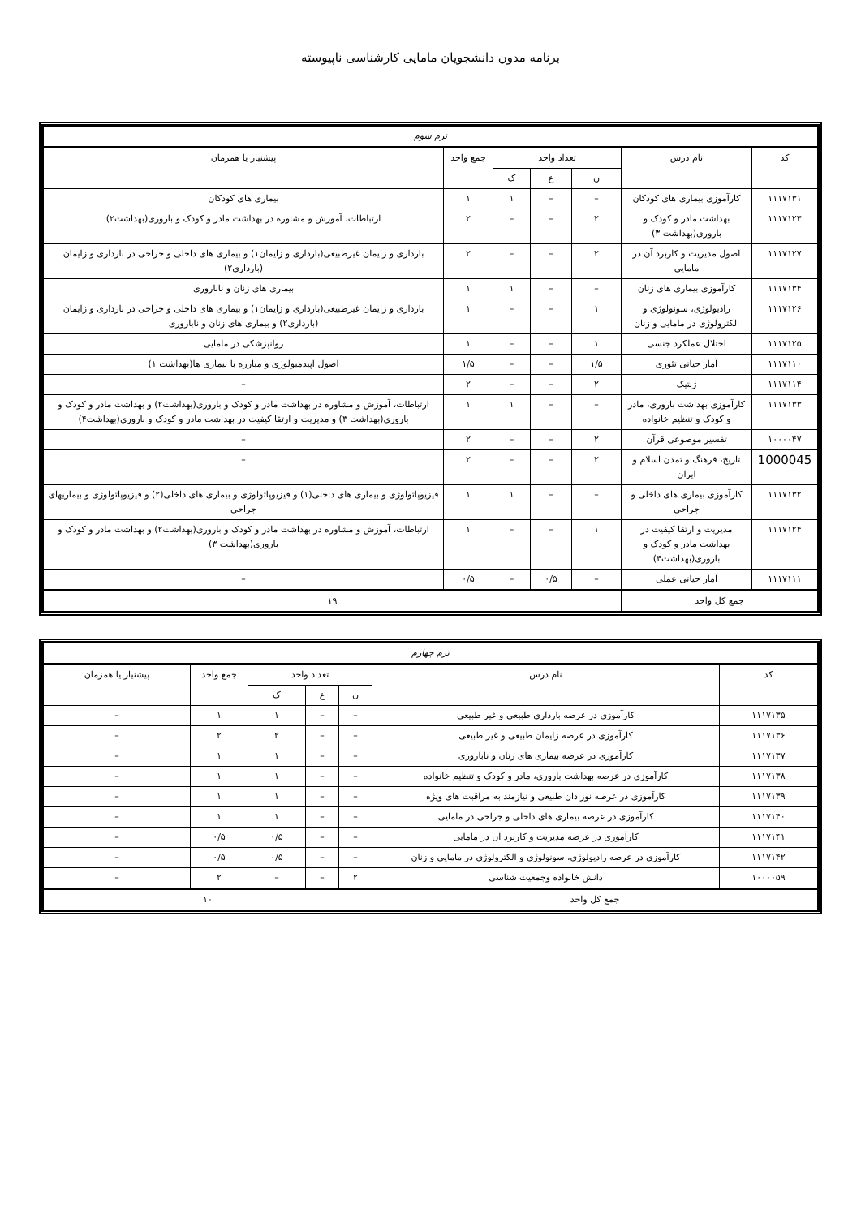برنامه مدون دانشجویان مامایی کارشناسی ناپیوسته
| ترم سوم | | | | | | |
| کد | نام درس | تعداد واحد | | | جمع واحد | پیشنیاز یا همزمان |
| | | ن | ع | ک | | |
| ۱۱۱۷۱۳۱ | کارآموزی بیماری های کودکان | – | – | ۱ | ۱ | بیماری های کودکان |
| ۱۱۱۷۱۲۳ | بهداشت مادر و کودک و باروری(بهداشت ۳) | ۲ | – | – | ۲ | ارتباطات، آموزش و مشاوره در بهداشت مادر و کودک و باروری(بهداشت۲) |
| ۱۱۱۷۱۲۷ | اصول مدیریت و کاربرد آن در مامایی | ۲ | – | – | ۲ | بارداری و زایمان غیرطبیعی(بارداری و زایمان۱) و بیماری های داخلی و جراحی در بارداری و زایمان (بارداری۲) |
| ۱۱۱۷۱۳۴ | کارآموزی بیماری های زنان | – | – | ۱ | ۱ | بیماری های زنان و ناباروری |
| ۱۱۱۷۱۲۶ | رادیولوژی، سونولوژی و الکترولوژی در مامایی و زنان | ۱ | – | – | ۱ | بارداری و زایمان غیرطبیعی(بارداری و زایمان۱) و بیماری های داخلی و جراحی در بارداری و زایمان (بارداری۲) و بیماری های زنان و ناباروری |
| ۱۱۱۷۱۲۵ | اختلال عملکرد جنسی | ۱ | – | – | ۱ | روانپزشکی در مامایی |
| ۱۱۱۷۱۱۰ | آمار حیاتی تئوری | ۱/۵ | – | – | ۱/۵ | اصول اپیدمیولوژی و مبارزه با بیماری ها(بهداشت ۱) |
| ۱۱۱۷۱۱۴ | ژنتیک | ۲ | – | – | ۲ | – |
| ۱۱۱۷۱۳۳ | کارآموزی بهداشت باروری، مادر و کودک و تنظیم خانواده | – | – | ۱ | ۱ | ارتباطات، آموزش و مشاوره در بهداشت مادر و کودک و باروری(بهداشت۲) و بهداشت مادر و کودک و باروری(بهداشت ۳) و مدیریت و ارتقا کیفیت در بهداشت مادر و کودک و باروری(بهداشت۴) |
| ۱۰۰۰۰۴۷ | تفسیر موضوعی قرآن | ۲ | – | – | ۲ | – |
| 1000045 | تاریخ، فرهنگ و تمدن اسلام و ایران | ۲ | – | – | ۲ | – |
| ۱۱۱۷۱۳۲ | کارآموزی بیماری های داخلی و جراحی | – | – | ۱ | ۱ | فیزیوپاتولوژی و بیماری های داخلی(۱) و فیزیوپاتولوژی و بیماری های داخلی(۲) و فیزیوپاتولوژی و بیماریهای جراحی |
| ۱۱۱۷۱۲۴ | مدیریت و ارتقا کیفیت در بهداشت مادر و کودک و باروری(بهداشت۴) | ۱ | – | – | ۱ | ارتباطات، آموزش و مشاوره در بهداشت مادر و کودک و باروری(بهداشت۲) و بهداشت مادر و کودک و باروری(بهداشت ۳) |
| ۱۱۱۷۱۱۱ | آمار حیاتی عملی | – | ۰/۵ | – | ۰/۵ | – |
| جمع کل واحد | | ۱۹ | | | | |
| ترم چهارم | | | | | | |
| کد | نام درس | تعداد واحد | | | جمع واحد | پیشنیاز یا همزمان |
| | | ن | ع | ک | | |
| ۱۱۱۷۱۳۵ | کارآموزی در عرصه بارداری طبیعی و غیر طبیعی | – | – | ۱ | ۱ | – |
| ۱۱۱۷۱۳۶ | کارآموزی در عرصه زایمان طبیعی و غیر طبیعی | – | – | ۲ | ۲ | – |
| ۱۱۱۷۱۳۷ | کارآموزی در عرصه بیماری های زنان و ناباروری | – | – | ۱ | ۱ | – |
| ۱۱۱۷۱۳۸ | کارآموزی در عرصه بهداشت باروری، مادر و کودک و تنظیم خانواده | – | – | ۱ | ۱ | – |
| ۱۱۱۷۱۳۹ | کارآموزی در عرصه نوزادان طبیعی و نیازمند به مراقبت های ویژه | – | – | ۱ | ۱ | – |
| ۱۱۱۷۱۴۰ | کارآموزی در عرصه بیماری های داخلی و جراحی در مامایی | – | – | ۱ | ۱ | – |
| ۱۱۱۷۱۴۱ | کارآموزی در عرصه مدیریت و کاربرد آن در مامایی | – | – | ۰/۵ | ۰/۵ | – |
| ۱۱۱۷۱۴۲ | کارآموزی در عرصه رادیولوژی، سونولوژی و الکترولوژی در مامایی و زنان | – | – | ۰/۵ | ۰/۵ | – |
| ۱۰۰۰۰۵۹ | دانش خانواده وجمعیت شناسی | ۲ | – | – | ۲ | – |
| جمع کل واحد | | ۱۰ | | | | |